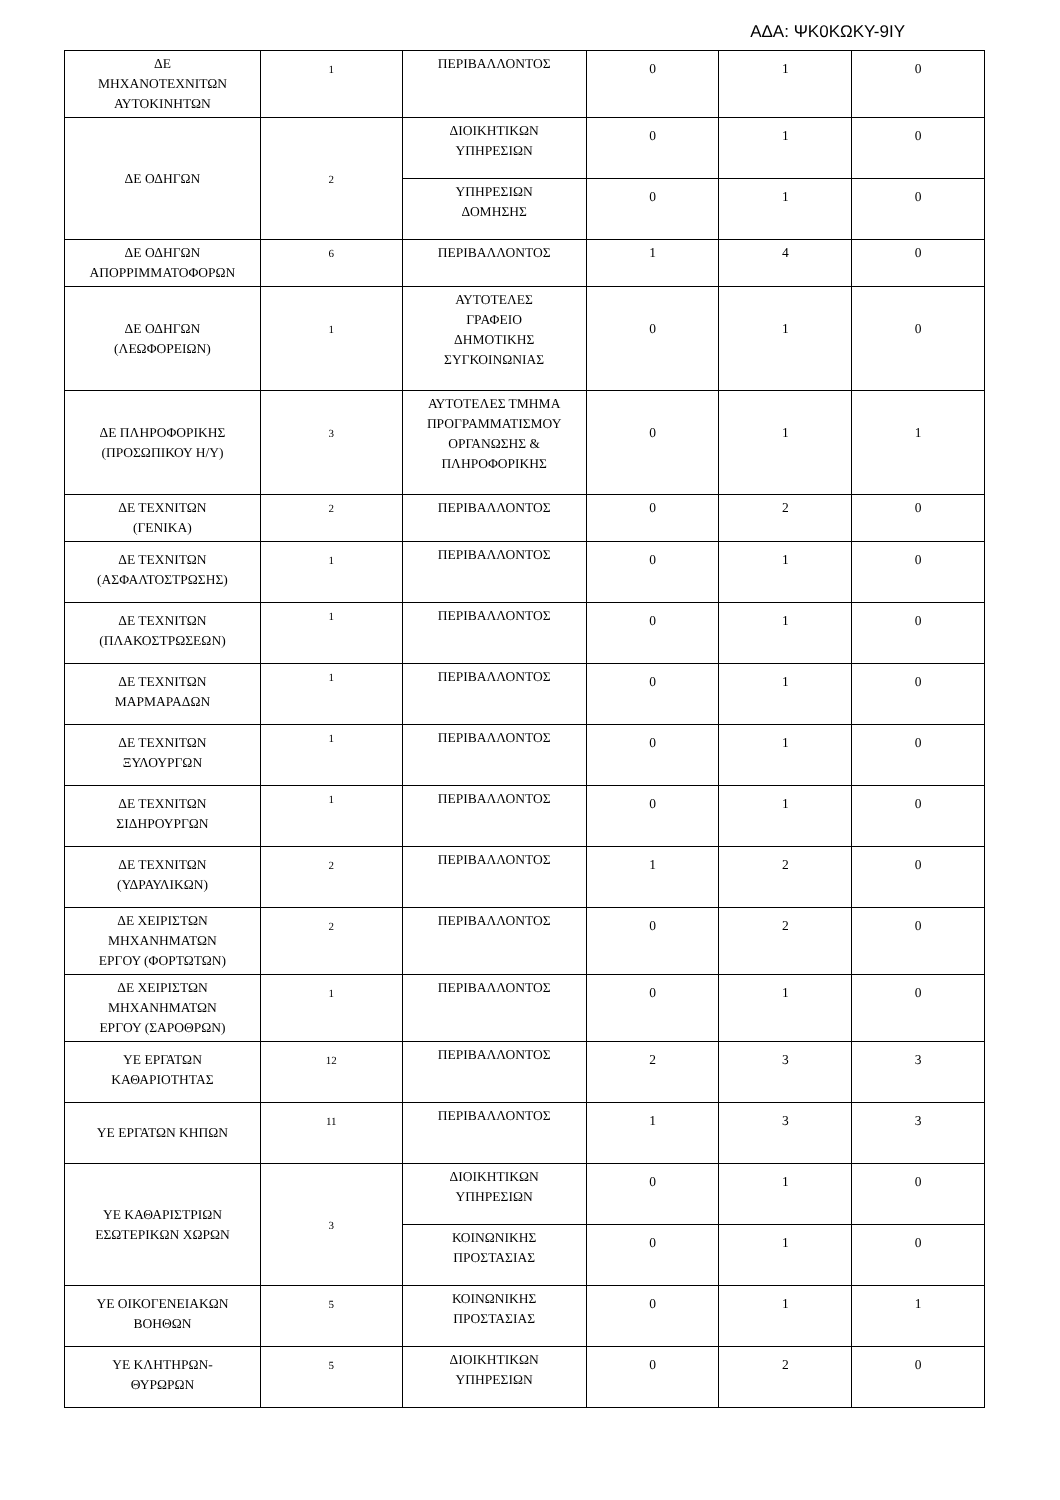ΑΔΑ: ΨΚ0ΚΩΚΥ-9ΙΥ
| ΔΕ ΜΗΧΑΝΟΤΕΧΝΙΤΩΝ ΑΥΤΟΚΙΝΗΤΩΝ | 1 | ΠΕΡΙΒΑΛΛΟΝΤΟΣ | 0 | 1 | 0 |
| ΔΕ ΟΔΗΓΩΝ | 2 | ΔΙΟΙΚΗΤΙΚΩΝ ΥΠΗΡΕΣΙΩΝ | 0 | 1 | 0 |
| | | ΥΠΗΡΕΣΙΩΝ ΔΟΜΗΣΗΣ | 0 | 1 | 0 |
| ΔΕ ΟΔΗΓΩΝ ΑΠΟΡΡΙΜΜΑΤΟΦΟΡΩΝ | 6 | ΠΕΡΙΒΑΛΛΟΝΤΟΣ | 1 | 4 | 0 |
| ΔΕ ΟΔΗΓΩΝ (ΛΕΩΦΟΡΕΙΩΝ) | 1 | ΑΥΤΟΤΕΛΕΣ ΓΡΑΦΕΙΟ ΔΗΜΟΤΙΚΗΣ ΣΥΓΚΟΙΝΩΝΙΑΣ | 0 | 1 | 0 |
| ΔΕ ΠΛΗΡΟΦΟΡΙΚΗΣ (ΠΡΟΣΩΠΙΚΟΥ Η/Υ) | 3 | ΑΥΤΟΤΕΛΕΣ ΤΜΗΜΑ ΠΡΟΓΡΑΜΜΑΤΙΣΜΟΥ ΟΡΓΑΝΩΣΗΣ & ΠΛΗΡΟΦΟΡΙΚΗΣ | 0 | 1 | 1 |
| ΔΕ ΤΕΧΝΙΤΩΝ (ΓΕΝΙΚΑ) | 2 | ΠΕΡΙΒΑΛΛΟΝΤΟΣ | 0 | 2 | 0 |
| ΔΕ ΤΕΧΝΙΤΩΝ (ΑΣΦΑΛΤΟΣΤΡΩΣΗΣ) | 1 | ΠΕΡΙΒΑΛΛΟΝΤΟΣ | 0 | 1 | 0 |
| ΔΕ ΤΕΧΝΙΤΩΝ (ΠΛΑΚΟΣΤΡΩΣΕΩΝ) | 1 | ΠΕΡΙΒΑΛΛΟΝΤΟΣ | 0 | 1 | 0 |
| ΔΕ ΤΕΧΝΙΤΩΝ ΜΑΡΜΑΡΑΔΩΝ | 1 | ΠΕΡΙΒΑΛΛΟΝΤΟΣ | 0 | 1 | 0 |
| ΔΕ ΤΕΧΝΙΤΩΝ ΞΥΛΟΥΡΓΩΝ | 1 | ΠΕΡΙΒΑΛΛΟΝΤΟΣ | 0 | 1 | 0 |
| ΔΕ ΤΕΧΝΙΤΩΝ ΣΙΔΗΡΟΥΡΓΩΝ | 1 | ΠΕΡΙΒΑΛΛΟΝΤΟΣ | 0 | 1 | 0 |
| ΔΕ ΤΕΧΝΙΤΩΝ (ΥΔΡΑΥΛΙΚΩΝ) | 2 | ΠΕΡΙΒΑΛΛΟΝΤΟΣ | 1 | 2 | 0 |
| ΔΕ ΧΕΙΡΙΣΤΩΝ ΜΗΧΑΝΗΜΑΤΩΝ ΕΡΓΟΥ (ΦΟΡΤΩΤΩΝ) | 2 | ΠΕΡΙΒΑΛΛΟΝΤΟΣ | 0 | 2 | 0 |
| ΔΕ ΧΕΙΡΙΣΤΩΝ ΜΗΧΑΝΗΜΑΤΩΝ ΕΡΓΟΥ (ΣΑΡΟΘΡΩΝ) | 1 | ΠΕΡΙΒΑΛΛΟΝΤΟΣ | 0 | 1 | 0 |
| ΥΕ ΕΡΓΑΤΩΝ ΚΑΘΑΡΙΟΤΗΤΑΣ | 12 | ΠΕΡΙΒΑΛΛΟΝΤΟΣ | 2 | 3 | 3 |
| ΥΕ ΕΡΓΑΤΩΝ ΚΗΠΩΝ | 11 | ΠΕΡΙΒΑΛΛΟΝΤΟΣ | 1 | 3 | 3 |
| ΥΕ ΚΑΘΑΡΙΣΤΡΙΩΝ ΕΣΩΤΕΡΙΚΩΝ ΧΩΡΩΝ | 3 | ΔΙΟΙΚΗΤΙΚΩΝ ΥΠΗΡΕΣΙΩΝ | 0 | 1 | 0 |
| | | ΚΟΙΝΩΝΙΚΗΣ ΠΡΟΣΤΑΣΙΑΣ | 0 | 1 | 0 |
| ΥΕ ΟΙΚΟΓΕΝΕΙΑΚΩΝ ΒΟΗΘΩΝ | 5 | ΚΟΙΝΩΝΙΚΗΣ ΠΡΟΣΤΑΣΙΑΣ | 0 | 1 | 1 |
| ΥΕ ΚΛΗΤΗΡΩΝ- ΘΥΡΩΡΩΝ | 5 | ΔΙΟΙΚΗΤΙΚΩΝ ΥΠΗΡΕΣΙΩΝ | 0 | 2 | 0 |